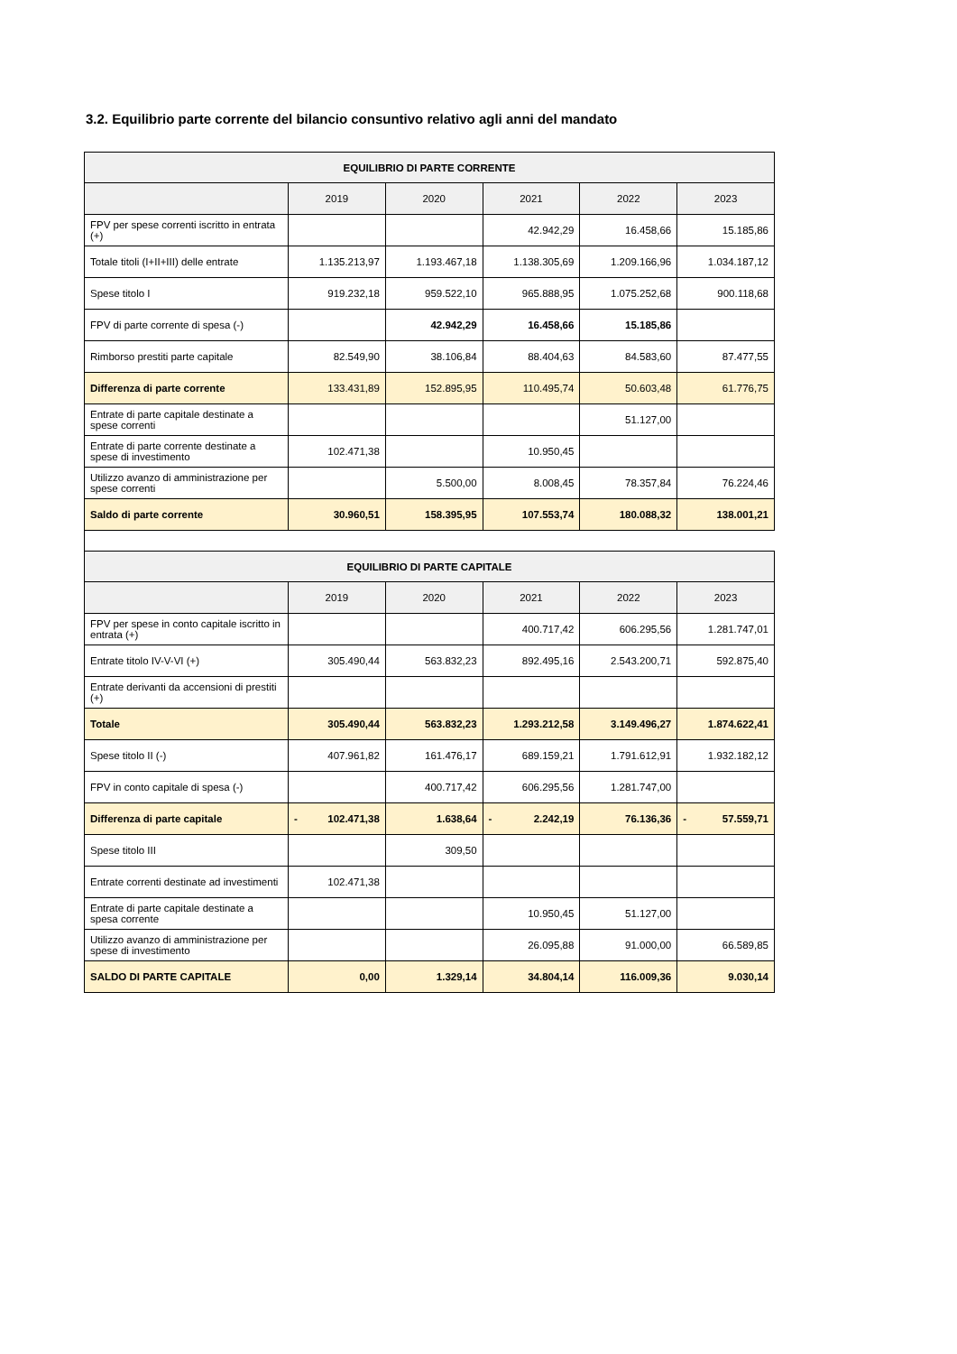3.2. Equilibrio parte corrente del bilancio consuntivo relativo agli anni del mandato
| EQUILIBRIO DI PARTE CORRENTE | | | | | |
| --- | --- | --- | --- | --- | --- |
| | 2019 | 2020 | 2021 | 2022 | 2023 |
| FPV per spese correnti iscritto in entrata (+) | | | 42.942,29 | 16.458,66 | 15.185,86 |
| Totale titoli (I+II+III) delle entrate | 1.135.213,97 | 1.193.467,18 | 1.138.305,69 | 1.209.166,96 | 1.034.187,12 |
| Spese titolo I | 919.232,18 | 959.522,10 | 965.888,95 | 1.075.252,68 | 900.118,68 |
| FPV di parte corrente di spesa (-) | | 42.942,29 | 16.458,66 | 15.185,86 | |
| Rimborso prestiti parte capitale | 82.549,90 | 38.106,84 | 88.404,63 | 84.583,60 | 87.477,55 |
| Differenza di parte corrente | 133.431,89 | 152.895,95 | 110.495,74 | 50.603,48 | 61.776,75 |
| Entrate di parte capitale destinate a spese correnti | | | | 51.127,00 | |
| Entrate di parte corrente destinate a spese di investimento | 102.471,38 | | 10.950,45 | | |
| Utilizzo avanzo di amministrazione per spese correnti | | 5.500,00 | 8.008,45 | 78.357,84 | 76.224,46 |
| Saldo di parte corrente | 30.960,51 | 158.395,95 | 107.553,74 | 180.088,32 | 138.001,21 |
| EQUILIBRIO DI PARTE CAPITALE | | | | | |
| --- | --- | --- | --- | --- | --- |
| | 2019 | 2020 | 2021 | 2022 | 2023 |
| FPV per spese in conto capitale iscritto in entrata (+) | | | 400.717,42 | 606.295,56 | 1.281.747,01 |
| Entrate titolo IV-V-VI (+) | 305.490,44 | 563.832,23 | 892.495,16 | 2.543.200,71 | 592.875,40 |
| Entrate derivanti da accensioni di prestiti (+) | | | | | |
| Totale | 305.490,44 | 563.832,23 | 1.293.212,58 | 3.149.496,27 | 1.874.622,41 |
| Spese titolo II (-) | 407.961,82 | 161.476,17 | 689.159,21 | 1.791.612,91 | 1.932.182,12 |
| FPV in conto capitale di spesa (-) | | 400.717,42 | 606.295,56 | 1.281.747,00 | |
| Differenza di parte capitale | - 102.471,38 | 1.638,64 | - 2.242,19 | 76.136,36 | - 57.559,71 |
| Spese titolo III | | 309,50 | | | |
| Entrate correnti destinate ad investimenti | 102.471,38 | | | | |
| Entrate di parte capitale destinate a spesa corrente | | | 10.950,45 | 51.127,00 | |
| Utilizzo avanzo di amministrazione per spese di investimento | | | 26.095,88 | 91.000,00 | 66.589,85 |
| SALDO DI PARTE CAPITALE | 0,00 | 1.329,14 | 34.804,14 | 116.009,36 | 9.030,14 |